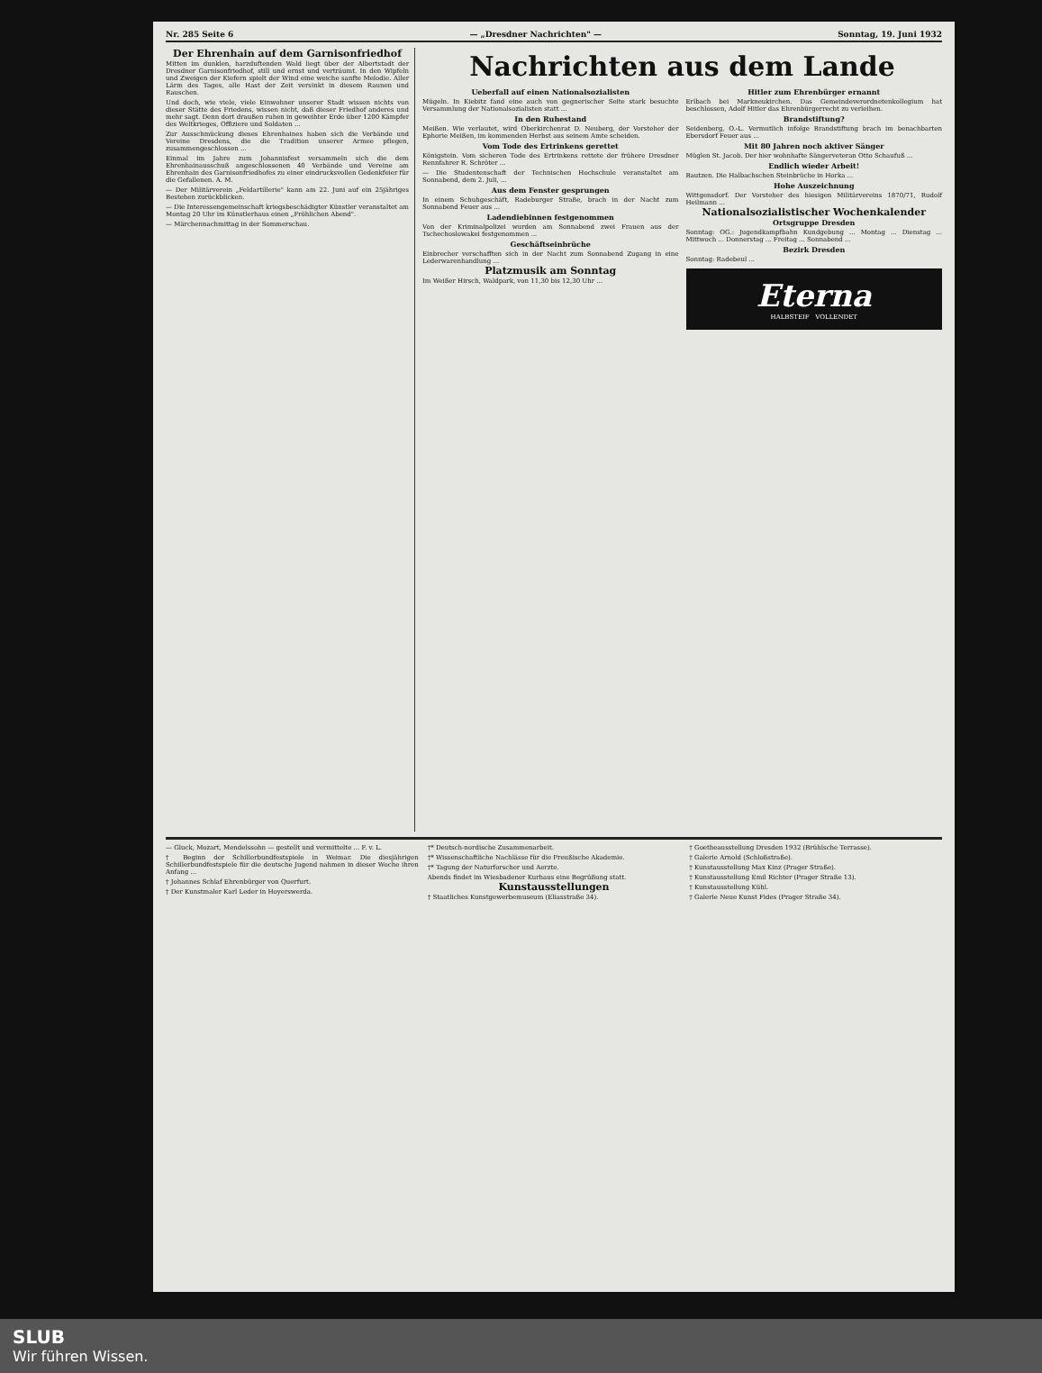Nr. 285 Seite 6 — „Dresdner Nachrichten" — Sonntag, 19. Juni 1932
Der Ehrenhain auf dem Garnisonfriedhof
Mitten im dunklen, harzduftenden Wald liegt über der Albertstadt der Dresdner Garnisonfriedhof, still und ernst und verträumt. In den Wipfeln und Zweigen der Kiefern spielt der Wind eine weiche sanfte Melodie. Aller Lärm des Tages, alle Hast der Zeit versinkt in diesem Raunen und Rauschen.
Und doch, wie viele, viele Einwohner unserer Stadt wissen nichts von dieser Stätte des Friedens, wissen nicht, daß dieser Friedhof anderes und mehr sagt. Denn dort draußen ruhen in geweihter Erde über 1200 Kämpfer des Weltkrieges, Offiziere und Soldaten ...
Zur Ausschmückung dieses Ehrenhaines haben sich die Verbände und Vereine Dresdens, die die Tradition unserer Armee pflegen, zusammengeschlossen ...
Einmal im Jahre zum Johannisfest versammeln sich die dem Ehrenhainausschuß angeschlossenen 40 Verbände und Vereine am Ehrenhain des Garnisonfriedhofes zu einer eindrucksvollen Gedenkfeier für die Gefallenen. A. M.
— Der Militärverein „Feldartillerie" kann am 22. Juni auf ein 25jähriges Bestehen zurückblicken.
— Die Interessengemeinschaft kriegsbeschädigter Künstler veranstaltet am Montag 20 Uhr im Künstlerhaus einen „Fröhlichen Abend".
— Märchennachmittag in der Sommerschau.
Nachrichten aus dem Lande
Ueberfall auf einen Nationalsozialisten
Mügeln. In Kiebitz fand eine auch von gegnerischer Seite stark besuchte Versammlung der Nationalsozialisten statt ...
In den Ruhestand
Meißen. Wie verlautet, wird Oberkirchenrat D. Neuberg, der Vorsteher der Ephorie Meißen, im kommenden Herbst aus seinem Amte scheiden.
Vom Tode des Ertrinkens gerettet
Königstein. Vom sicheren Tode des Ertrinkens rettete der frühere Dresdner Rennfahrer R. Schröter ...
— Die Studentenschaft der Technischen Hochschule veranstaltet am Sonnabend, dem 2. Juli, ...
Aus dem Fenster gesprungen
In einem Schuhgeschäft, Radeburger Straße, brach in der Nacht zum Sonnabend Feuer aus ...
Ladendiebinnen festgenommen
Von der Kriminalpolizei wurden am Sonnabend zwei Frauen aus der Tschechoslowakei festgenommen ...
Geschäftseinbrüche
Einbrecher verschafften sich in der Nacht zum Sonnabend Zugang in eine Lederwarenhandlung ...
Platzmusik am Sonntag
Im Weißer Hirsch, Waldpark, von 11,30 bis 12,30 Uhr ...
Hitler zum Ehrenbürger ernannt
Erlbach bei Markneukirchen. Das Gemeindeverordnetenkollegium hat beschlossen, Adolf Hitler das Ehrenbürgerrecht zu verleihen.
Brandstiftung?
Seidenberg, O.-L. Vermutlich infolge Brandstiftung brach im benachbarten Ebersdorf Feuer aus ...
Mit 80 Jahren noch aktiver Sänger
Müglen St. Jacob. Der hier wohnhafte Sängerveteran Otto Schaufuß ...
Endlich wieder Arbeit!
Bautzen. Die Halbachschen Steinbrüche in Horka ...
Hohe Auszeichnung
Wittgensdorf. Der Vorsteher des hiesigen Militärvereins 1870/71, Rudolf Heilmann ...
Nationalsozialistischer Wochenkalender
Ortsgruppe Dresden
Sonntag: OG.: Jugendkampfbahn Kundgebung ... Montag ... Dienstag ... Mittwoch ... Donnerstag ... Freitag ... Sonnabend ...
Bezirk Dresden
Sonntag: Radebeul ...
Eterna
HALBSTEIF VOLLENDET
— Gluck, Mozart, Mendelssohn — gestellt und vermittelte ... F. v. L.
† Beginn der Schillerbundfestspiele in Weimar. Die diesjährigen Schillerbundfestspiele für die deutsche Jugend nahmen in dieser Woche ihren Anfang ...
† Johannes Schlaf Ehrenbürger von Querfurt.
† Der Kunstmaler Karl Leder in Hoyerswerda.
†* Deutsch-nordische Zusammenarbeit.
†* Wissenschaftliche Nachlässe für die Preußische Akademie.
†* Tagung der Naturforscher und Aerzte.
Abends findet im Wiesbadener Kurhaus eine Begrüßung statt.
Kunstausstellungen
† Staatliches Kunstgewerbemuseum (Eliasstraße 34).
† Goetheausstellung Dresden 1932 (Brühlsche Terrasse).
† Galerie Arnold (Schloßstraße).
† Kunstausstellung Max Kinz (Prager Straße).
† Kunstausstellung Emil Richter (Prager Straße 13).
† Kunstausstellung Kühl.
† Galerie Neue Kunst Fides (Prager Straße 34).
SLUB
Wir führen Wissen.